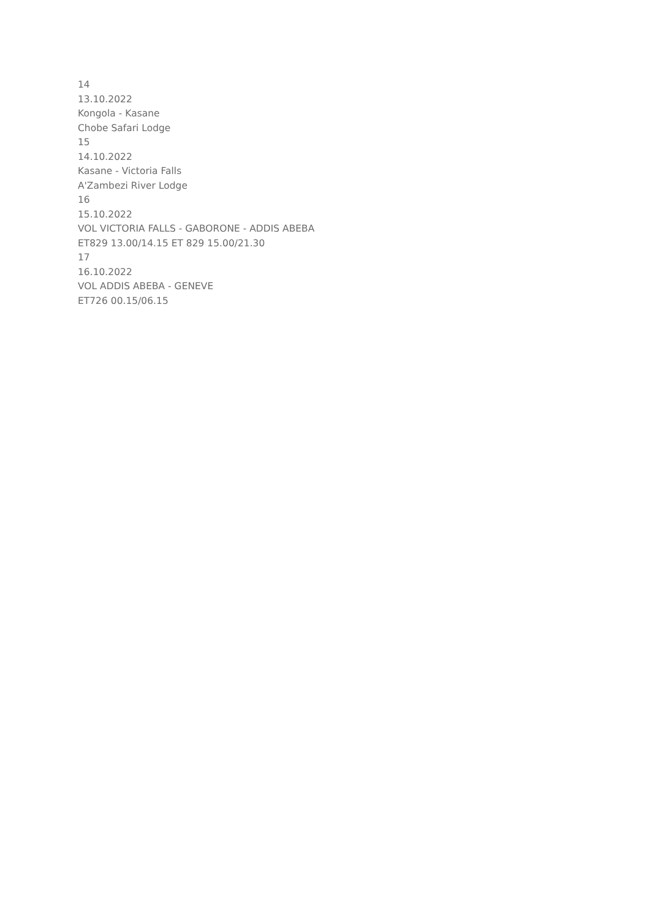14
13.10.2022
Kongola - Kasane
Chobe Safari Lodge
15
14.10.2022
Kasane - Victoria Falls
A'Zambezi River Lodge
16
15.10.2022
VOL VICTORIA FALLS - GABORONE - ADDIS ABEBA
ET829 13.00/14.15 ET 829 15.00/21.30
17
16.10.2022
VOL ADDIS ABEBA - GENEVE
ET726 00.15/06.15